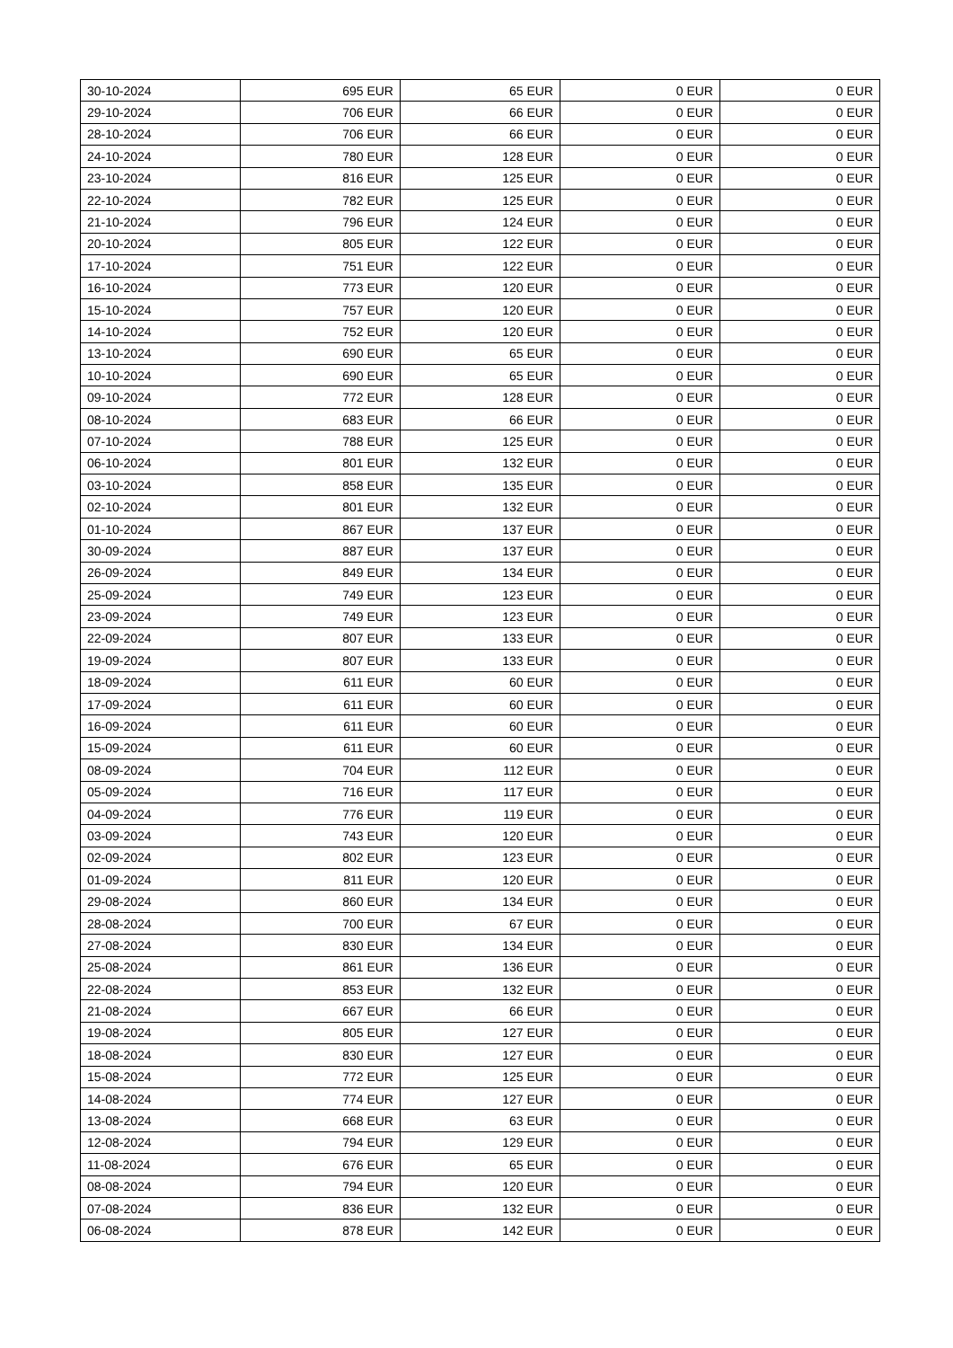| 30-10-2024 | 695 EUR | 65 EUR | 0 EUR | 0 EUR |
| 29-10-2024 | 706 EUR | 66 EUR | 0 EUR | 0 EUR |
| 28-10-2024 | 706 EUR | 66 EUR | 0 EUR | 0 EUR |
| 24-10-2024 | 780 EUR | 128 EUR | 0 EUR | 0 EUR |
| 23-10-2024 | 816 EUR | 125 EUR | 0 EUR | 0 EUR |
| 22-10-2024 | 782 EUR | 125 EUR | 0 EUR | 0 EUR |
| 21-10-2024 | 796 EUR | 124 EUR | 0 EUR | 0 EUR |
| 20-10-2024 | 805 EUR | 122 EUR | 0 EUR | 0 EUR |
| 17-10-2024 | 751 EUR | 122 EUR | 0 EUR | 0 EUR |
| 16-10-2024 | 773 EUR | 120 EUR | 0 EUR | 0 EUR |
| 15-10-2024 | 757 EUR | 120 EUR | 0 EUR | 0 EUR |
| 14-10-2024 | 752 EUR | 120 EUR | 0 EUR | 0 EUR |
| 13-10-2024 | 690 EUR | 65 EUR | 0 EUR | 0 EUR |
| 10-10-2024 | 690 EUR | 65 EUR | 0 EUR | 0 EUR |
| 09-10-2024 | 772 EUR | 128 EUR | 0 EUR | 0 EUR |
| 08-10-2024 | 683 EUR | 66 EUR | 0 EUR | 0 EUR |
| 07-10-2024 | 788 EUR | 125 EUR | 0 EUR | 0 EUR |
| 06-10-2024 | 801 EUR | 132 EUR | 0 EUR | 0 EUR |
| 03-10-2024 | 858 EUR | 135 EUR | 0 EUR | 0 EUR |
| 02-10-2024 | 801 EUR | 132 EUR | 0 EUR | 0 EUR |
| 01-10-2024 | 867 EUR | 137 EUR | 0 EUR | 0 EUR |
| 30-09-2024 | 887 EUR | 137 EUR | 0 EUR | 0 EUR |
| 26-09-2024 | 849 EUR | 134 EUR | 0 EUR | 0 EUR |
| 25-09-2024 | 749 EUR | 123 EUR | 0 EUR | 0 EUR |
| 23-09-2024 | 749 EUR | 123 EUR | 0 EUR | 0 EUR |
| 22-09-2024 | 807 EUR | 133 EUR | 0 EUR | 0 EUR |
| 19-09-2024 | 807 EUR | 133 EUR | 0 EUR | 0 EUR |
| 18-09-2024 | 611 EUR | 60 EUR | 0 EUR | 0 EUR |
| 17-09-2024 | 611 EUR | 60 EUR | 0 EUR | 0 EUR |
| 16-09-2024 | 611 EUR | 60 EUR | 0 EUR | 0 EUR |
| 15-09-2024 | 611 EUR | 60 EUR | 0 EUR | 0 EUR |
| 08-09-2024 | 704 EUR | 112 EUR | 0 EUR | 0 EUR |
| 05-09-2024 | 716 EUR | 117 EUR | 0 EUR | 0 EUR |
| 04-09-2024 | 776 EUR | 119 EUR | 0 EUR | 0 EUR |
| 03-09-2024 | 743 EUR | 120 EUR | 0 EUR | 0 EUR |
| 02-09-2024 | 802 EUR | 123 EUR | 0 EUR | 0 EUR |
| 01-09-2024 | 811 EUR | 120 EUR | 0 EUR | 0 EUR |
| 29-08-2024 | 860 EUR | 134 EUR | 0 EUR | 0 EUR |
| 28-08-2024 | 700 EUR | 67 EUR | 0 EUR | 0 EUR |
| 27-08-2024 | 830 EUR | 134 EUR | 0 EUR | 0 EUR |
| 25-08-2024 | 861 EUR | 136 EUR | 0 EUR | 0 EUR |
| 22-08-2024 | 853 EUR | 132 EUR | 0 EUR | 0 EUR |
| 21-08-2024 | 667 EUR | 66 EUR | 0 EUR | 0 EUR |
| 19-08-2024 | 805 EUR | 127 EUR | 0 EUR | 0 EUR |
| 18-08-2024 | 830 EUR | 127 EUR | 0 EUR | 0 EUR |
| 15-08-2024 | 772 EUR | 125 EUR | 0 EUR | 0 EUR |
| 14-08-2024 | 774 EUR | 127 EUR | 0 EUR | 0 EUR |
| 13-08-2024 | 668 EUR | 63 EUR | 0 EUR | 0 EUR |
| 12-08-2024 | 794 EUR | 129 EUR | 0 EUR | 0 EUR |
| 11-08-2024 | 676 EUR | 65 EUR | 0 EUR | 0 EUR |
| 08-08-2024 | 794 EUR | 120 EUR | 0 EUR | 0 EUR |
| 07-08-2024 | 836 EUR | 132 EUR | 0 EUR | 0 EUR |
| 06-08-2024 | 878 EUR | 142 EUR | 0 EUR | 0 EUR |